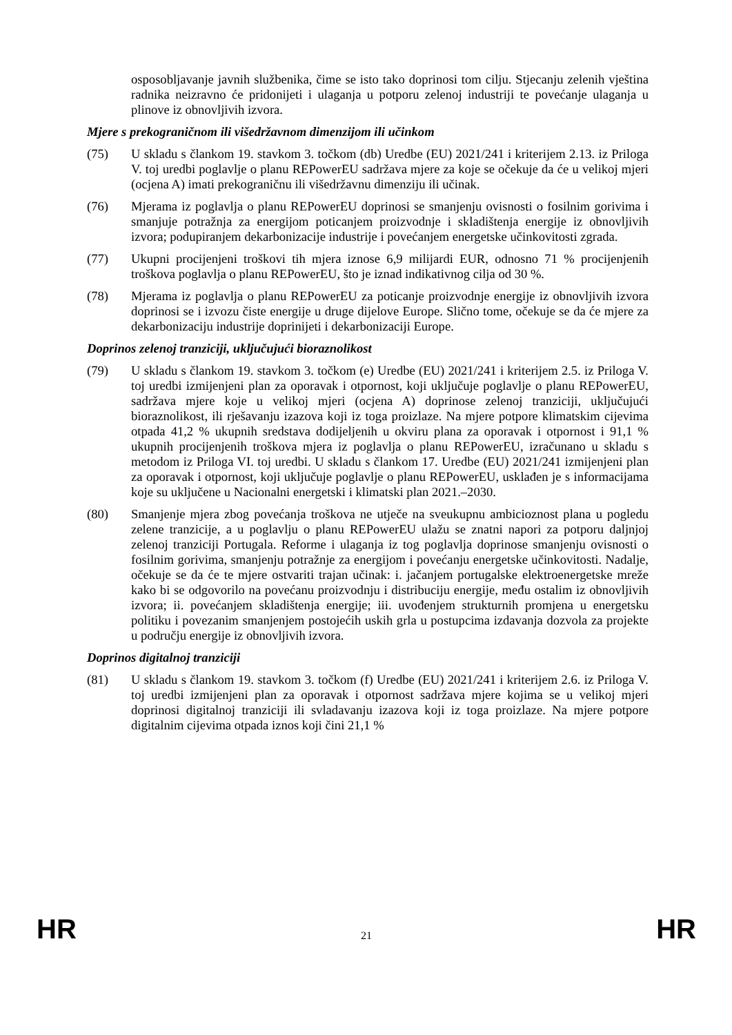osposobljavanje javnih službenika, čime se isto tako doprinosi tom cilju. Stjecanju zelenih vještina radnika neizravno će pridonijeti i ulaganja u potporu zelenoj industriji te povećanje ulaganja u plinove iz obnovljivih izvora.
Mjere s prekograničnom ili višedržavnom dimenzijom ili učinkom
(75) U skladu s člankom 19. stavkom 3. točkom (db) Uredbe (EU) 2021/241 i kriterijem 2.13. iz Priloga V. toj uredbi poglavlje o planu REPowerEU sadržava mjere za koje se očekuje da će u velikoj mjeri (ocjena A) imati prekograničnu ili višedržavnu dimenziju ili učinak.
(76) Mjerama iz poglavlja o planu REPowerEU doprinosi se smanjenju ovisnosti o fosilnim gorivima i smanjuje potražnja za energijom poticanjem proizvodnje i skladištenja energije iz obnovljivih izvora; podupiranjem dekarbonizacije industrije i povećanjem energetske učinkovitosti zgrada.
(77) Ukupni procijenjeni troškovi tih mjera iznose 6,9 milijardi EUR, odnosno 71 % procijenjenih troškova poglavlja o planu REPowerEU, što je iznad indikativnog cilja od 30 %.
(78) Mjerama iz poglavlja o planu REPowerEU za poticanje proizvodnje energije iz obnovljivih izvora doprinosi se i izvozu čiste energije u druge dijelove Europe. Slično tome, očekuje se da će mjere za dekarbonizaciju industrije doprinijeti i dekarbonizaciji Europe.
Doprinos zelenoj tranziciji, uključujući bioraznolikost
(79) U skladu s člankom 19. stavkom 3. točkom (e) Uredbe (EU) 2021/241 i kriterijem 2.5. iz Priloga V. toj uredbi izmijenjeni plan za oporavak i otpornost, koji uključuje poglavlje o planu REPowerEU, sadržava mjere koje u velikoj mjeri (ocjena A) doprinose zelenoj tranziciji, uključujući bioraznolikost, ili rješavanju izazova koji iz toga proizlaze. Na mjere potpore klimatskim cijevima otpada 41,2 % ukupnih sredstava dodijeljenih u okviru plana za oporavak i otpornost i 91,1 % ukupnih procijenjenih troškova mjera iz poglavlja o planu REPowerEU, izračunano u skladu s metodom iz Priloga VI. toj uredbi. U skladu s člankom 17. Uredbe (EU) 2021/241 izmijenjeni plan za oporavak i otpornost, koji uključuje poglavlje o planu REPowerEU, usklađen je s informacijama koje su uključene u Nacionalni energetski i klimatski plan 2021.–2030.
(80) Smanjenje mjera zbog povećanja troškova ne utječe na sveukupnu ambicioznost plana u pogledu zelene tranzicije, a u poglavlju o planu REPowerEU ulažu se znatni napori za potporu daljnjoj zelenoj tranziciji Portugala. Reforme i ulaganja iz tog poglavlja doprinose smanjenju ovisnosti o fosilnim gorivima, smanjenju potražnje za energijom i povećanju energetske učinkovitosti. Nadalje, očekuje se da će te mjere ostvariti trajan učinak: i. jačanjem portugalske elektroenergetske mreže kako bi se odgovorilo na povećanu proizvodnju i distribuciju energije, među ostalim iz obnovljivih izvora; ii. povećanjem skladištenja energije; iii. uvođenjem strukturnih promjena u energetsku politiku i povezanim smanjenjem postojećih uskih grla u postupcima izdavanja dozvola za projekte u području energije iz obnovljivih izvora.
Doprinos digitalnoj tranziciji
(81) U skladu s člankom 19. stavkom 3. točkom (f) Uredbe (EU) 2021/241 i kriterijem 2.6. iz Priloga V. toj uredbi izmijenjeni plan za oporavak i otpornost sadržava mjere kojima se u velikoj mjeri doprinosi digitalnoj tranziciji ili svladavanju izazova koji iz toga proizlaze. Na mjere potpore digitalnim cijevima otpada iznos koji čini 21,1 %
HR 21 HR